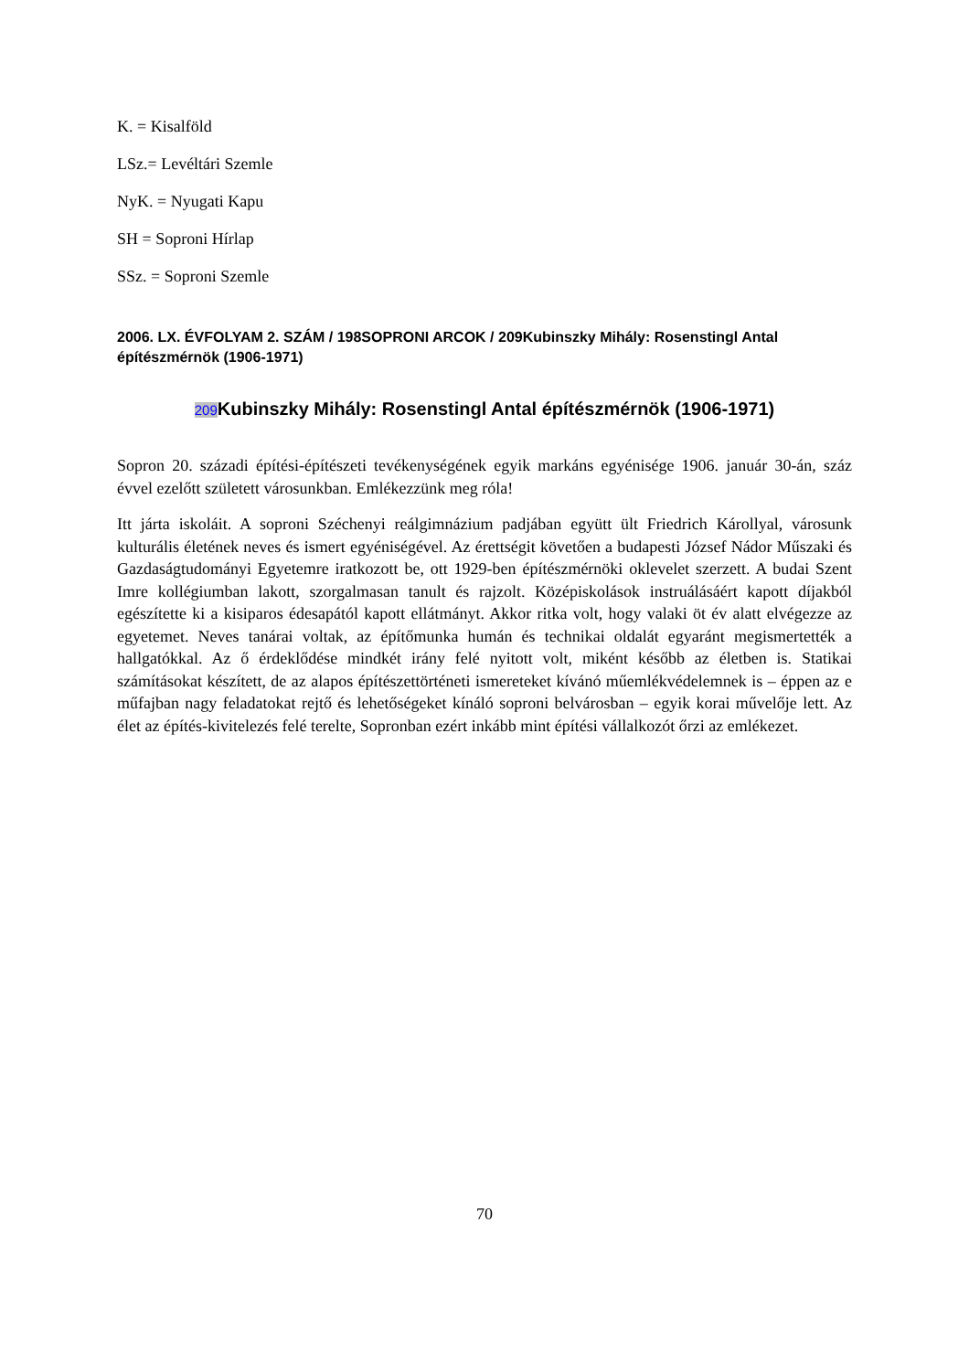K. = Kisalföld
LSz.= Levéltári Szemle
NyK. = Nyugati Kapu
SH = Soproni Hírlap
SSz. = Soproni Szemle
2006. LX. ÉVFOLYAM 2. SZÁM / 198SOPRONI ARCOK / 209Kubinszky Mihály: Rosenstingl Antal építészmérnök (1906-1971)
209 Kubinszky Mihály: Rosenstingl Antal építészmérnök (1906-1971)
Sopron 20. századi építési-építészeti tevékenységének egyik markáns egyénisége 1906. január 30-án, száz évvel ezelőtt született városunkban. Emlékezzünk meg róla!
Itt járta iskoláit. A soproni Széchenyi reálgimnázium padjában együtt ült Friedrich Károllyal, városunk kulturális életének neves és ismert egyéniségével. Az érettségit követően a budapesti József Nádor Műszaki és Gazdaságtudományi Egyetemre iratkozott be, ott 1929-ben építészmérnöki oklevelet szerzett. A budai Szent Imre kollégiumban lakott, szorgalmasan tanult és rajzolt. Középiskolások instruálásáért kapott díjakból egészítette ki a kisiparos édesapától kapott ellátmányt. Akkor ritka volt, hogy valaki öt év alatt elvégezze az egyetemet. Neves tanárai voltak, az építőmunka humán és technikai oldalát egyaránt megismertették a hallgatókkal. Az ő érdeklődése mindkét irány felé nyitott volt, miként később az életben is. Statikai számításokat készített, de az alapos építészettörténeti ismereteket kívánó műemlékvédelemnek is – éppen az e műfajban nagy feladatokat rejtő és lehetőségeket kínáló soproni belvárosban – egyik korai művelője lett. Az élet az építés-kivitelezés felé terelte, Sopronban ezért inkább mint építési vállalkozót őrzi az emlékezet.
70